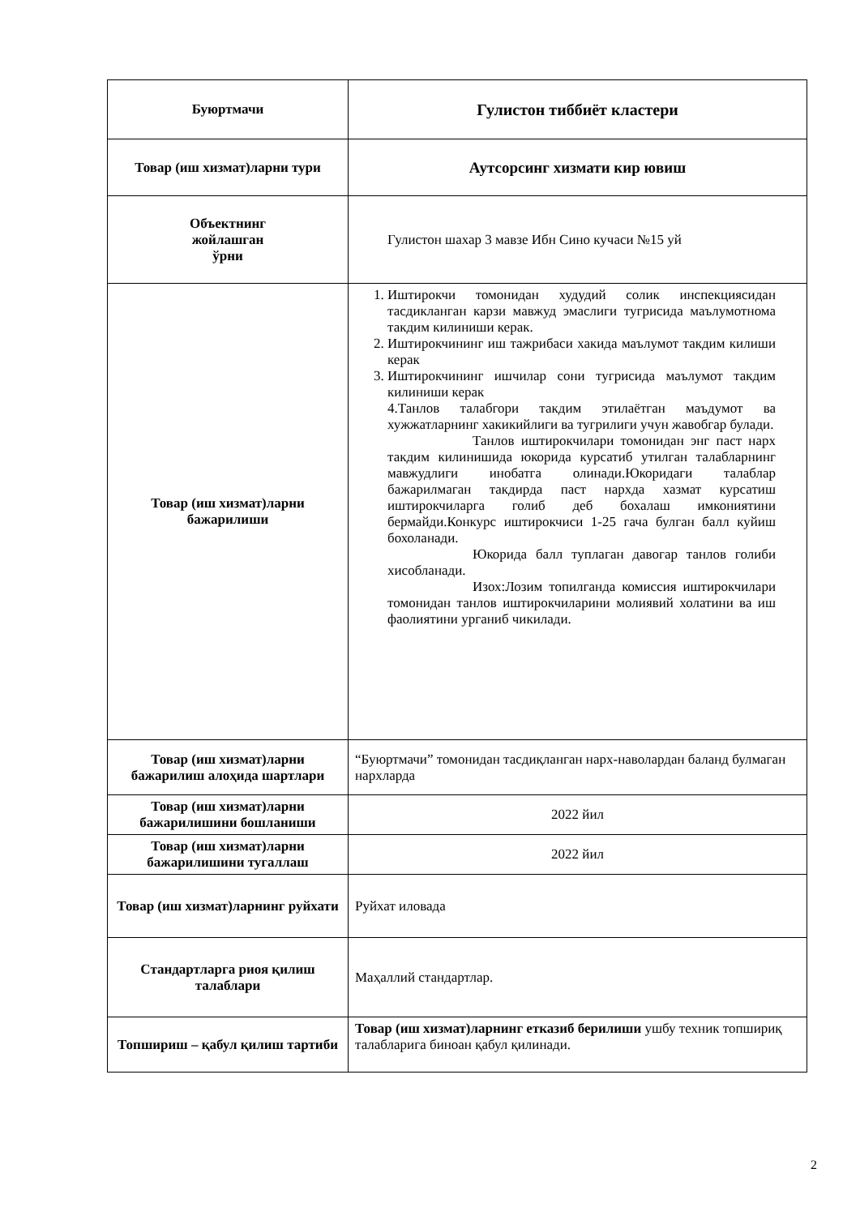| Буюртмачи | Гулистон тиббиёт кластери |
| Товар (иш хизмат)ларни тури | Аутсорсинг хизмати кир ювиш |
| Объектнинг жойлашган ўрни | Гулистон шахар 3 мавзе Ибн Сино кучаси №15 уй |
| Товар (иш хизмат)ларни бажарилиши | 1. Иштирокчи томонидан худудий солик инспекциясидан тасдикланган карзи мавжуд эмаслиги тугрисида маълумотнома такдим килиниши керак. 2. Иштирокчининг иш тажрибаси хакида маълумот такдим килиши керак 3. Иштирокчининг ишчилар сони тугрисида маълумот такдим килиниши керак 4.Танлов талабгори такдим этилаётган маъдумот ва хужжатларнинг хакикийлиги ва тугрилиги учун жавобгар булади. Танлов иштирокчилари томонидан энг паст нарх такдим килинишида юкорида курсатиб утилган талабларнинг мавжудлиги инобатга олинади.Юкоридаги талаблар бажарилмаган такдирда паст нархда хазмат курсатиш иштирокчиларга голиб деб бохалаш имкониятини бермайди.Конкурс иштирокчиси 1-25 гача булган балл куйиш бохоланади. Юкорида балл туплаган давогар танлов голиби хисобланади. Изох:Лозим топилганда комиссия иштирокчилари томонидан танлов иштирокчиларини молиявий холатини ва иш фаолиятини урганиб чикилади. |
| Товар (иш хизмат)ларни бажарилиш алоҳида шартлари | “Буюртмачи” томонидан тасдиқланган нарх-наволардан баланд булмаган нархларда |
| Товар (иш хизмат)ларни бажарилишини бошланиши | 2022 йил |
| Товар (иш хизмат)ларни бажарилишини тугаллаш | 2022 йил |
| Товар (иш хизмат)ларнинг руйхати | Руйхат иловада |
| Стандартларга риоя қилиш талаблари | Маҳаллий стандартлар. |
| Топшириш – қабул қилиш тартиби | Товар (иш хизмат)ларнинг етказиб берилиши ушбу техник топшириқ талабларига биноан қабул қилинади. |
2